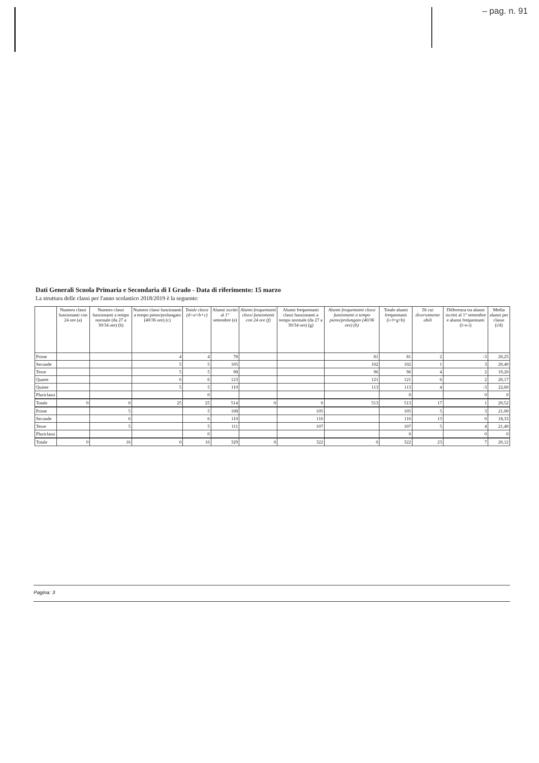– pag. n. 91
Dati Generali Scuola Primaria e Secondaria di I Grado - Data di riferimento: 15 marzo
La struttura delle classi per l'anno scolastico 2018/2019 è la seguente:
| | Numero classi funzionanti con 24 ore (a) | Numero classi funzionanti a tempo normale (da 27 a 30/34 ore) (b) | Numero classi funzionanti a tempo pieno/prolungato (40/36 ore) (c) | Totale classi (d=a+b+c) | Alunni iscritti al 1° settembre (e) | Alunni frequentanti classi funzionanti con 24 ore (f) | Alunni frequentanti classi funzionanti a tempo normale (da 27 a 30/34 ore) (g) | Alunni frequentanti classi funzionanti a tempo pieno/prolungato (40/36 ore) (h) | Totale alunni frequentanti (i=f+g+h) | Di cui diversamente abili | Differenza tra alunni iscritti al 1° settembre e alunni frequentanti (l=e-i) | Media alunni per classe (i/d) |
| --- | --- | --- | --- | --- | --- | --- | --- | --- | --- | --- | --- | --- |
| Prime | | | 4 | 4 | 78 | | | 81 | 81 | 2 | -3 | 20,25 |
| Seconde | | | 5 | 5 | 105 | | | 102 | 102 | 1 | 3 | 20,40 |
| Terze | | | 5 | 5 | 98 | | | 96 | 96 | 4 | 2 | 19,20 |
| Quarte | | | 6 | 6 | 123 | | | 121 | 121 | 6 | 2 | 20,17 |
| Quinte | | | 5 | 5 | 110 | | | 113 | 113 | 4 | -3 | 22,60 |
| Pluriclassi | | | | 0 | | | | | 0 | | 0 | 0 |
| Totale | 0 | 0 | 25 | 25 | 514 | 0 | 0 | 513 | 513 | 17 | 1 | 20,52 |
| Prime | | 5 | | 5 | 108 | | 105 | | 105 | 5 | 3 | 21,00 |
| Seconde | | 6 | | 6 | 110 | | 110 | | 110 | 13 | 0 | 18,33 |
| Terze | | 5 | | 5 | 111 | | 107 | | 107 | 5 | 4 | 21,40 |
| Pluriclassi | | | | 0 | | | | | 0 | | 0 | 0 |
| Totale | 0 | 16 | 0 | 16 | 329 | 0 | 322 | 0 | 322 | 23 | 7 | 20,12 |
Pagina: 3